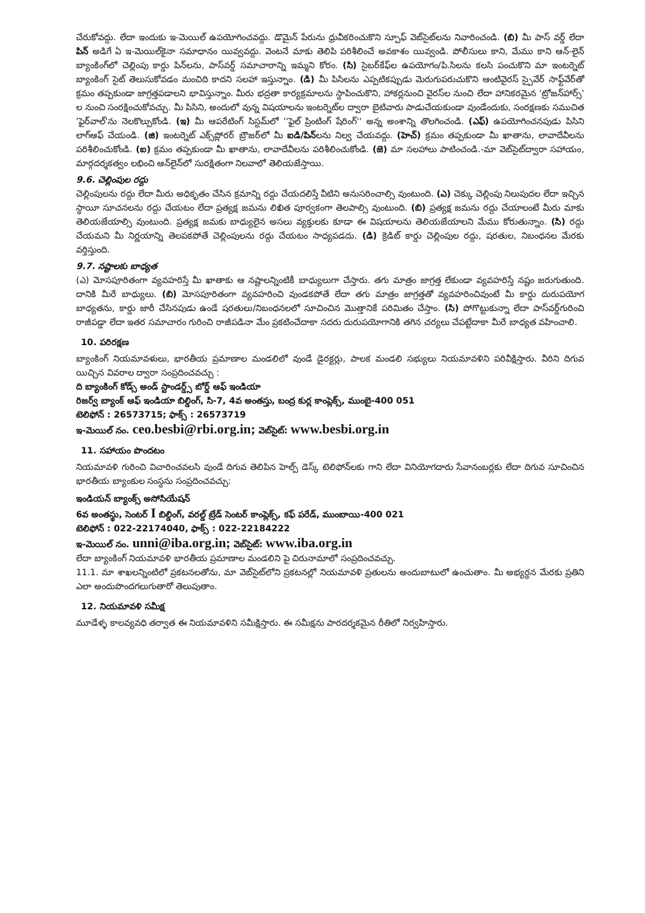చేరుకోవద్దు. లేదా ఇందుకు ఇ-మెయిల్ ఉపయోగించవద్దు. డొమైన్ పేరును ధ్రువీకరించుకొని స్పూఫ్ వెబ్‌సైట్‌లను నివారించండి. (బి) మీ పాస్ వర్డ్ లేదా పిన్ అడిగే ఏ ఇ-మెయిల్‌కైనా సమాధానం యివ్వవద్దు. వెంటనే మాకు తెలిపి పరిశీలించే అవకాశం యివ్వండి. పోలీసులు కాని, మేము కాని ఆన్-లైన్ బ్యాంకింగ్‌లో చెల్లింపు కార్డు పిన్‌లను, పాస్‌వర్డ్ సమాచారాన్ని ఇమ్మని కోరం. (సి) సైబర్‌కేఫ్‌ల ఉపయోగం/పి.సిలను కలసి పంచుకొని మా ఇంటర్నెట్ బ్యాంకింగ్ సైట్ తెలుసుకోవడం మంచిది కాదని సలహా ఇస్తున్నాం. (డి) మీ పిసిలను ఎప్పటికప్పుడు మెరుగుపరుచుకొని ఆంటివైరస్ స్పైవేర్ సాఫ్ట్‌వేర్‌తో క్రమం తప్పకుండా జాగ్రత్తపడాలని భావిస్తున్నాం. మీరు భద్రతా కార్యక్రమాలను స్థాపించుకొని, హాకర్లనుంచి వైరస్‌ల నుంచి లేదా హానికరమైన 'ట్రోజన్‌హార్స్' ల నుంచి సంరక్షించుకోవచ్చు. మీ పిసిని, అందులో వున్న విషయాలను ఇంటర్నెట్‌ల ద్వారా బైటివారు పాడుచేయకుండా వుండేందుకు, సంరక్షణకు సముచిత 'ఫైర్‌వాల్'ను నెలకొల్పుకోండి. (ఇ) మీ ఆపరేటింగ్ సిస్టమ్‌లో ''ఫైల్ ప్రింటింగ్ షేరింగ్'' అన్న అంశాన్ని తొలగించండి. (ఎఫ్) ఉపయోగించనపుడు పిసిని లాగ్‌ఆఫ్ చేయండి. (జి) ఇంటర్నెట్ ఎక్స్‌ప్లోరర్ బ్రౌజర్‌లో మీ ఐడి/పిన్లను నిల్వ చేయవద్దు. (హెచ్) క్రమం తప్పకుండా మీ ఖాతాను, లావాదేవీలను పరిశీలించుకోండి. (ఐ) క్రమం తప్పకుండా మీ ఖాతాను, లావాదేవీలను పరిశీలించుకోండి. (జె) మా సలహాలు పాటించండి.-మా వెబ్‌సైట్‌ద్వారా సహాయం, మార్గదర్శకత్వం లభించి ఆన్‌లైన్‌లో సురక్షితంగా నిలవాలో తెలియజేస్తాయి.
9.6. చెల్లింపుల రద్దు
చెల్లింపులను రద్దు లేదా మీరు అధికృతం చేసిన క్రమాన్ని రద్దు చేయదలిస్తే వీటిని అనుసరించాల్సి వుంటుంది. (ఎ) చెక్కు చెల్లింపు నిలుపుదల లేదా ఇచ్చిన స్థాయీ సూచనలను రద్దు చేయటం లేదా ప్రత్యక్ష జమను లిఖిత పూర్వకంగా తెలపాల్సి వుంటుంది. (బి) ప్రత్యక్ష జమను రద్దు చేయాలంటే మీరు మాకు తెలియజేయాల్సి వుంటుంది. ప్రత్యక్ష జమకు బాధ్యులైన అసలు వ్యక్తులకు కూడా ఈ విషయాలను తెలియజేయాలని మేము కోరుతున్నాం. (సి) రద్దు చేయమని మీ నిర్ణయాన్ని తెలపకపోతే చెల్లింపులను రద్దు చేయటం సాధ్యపడదు. (డి) క్రెడిట్ కార్డు చెల్లింపుల రద్దు, షరతుల, నిబంధనల మేరకు వర్తిస్తుంది.
9.7. నష్టాలకు బాధ్యత
(ఎ) మోసపూరితంగా వ్యవహరిస్తే మీ ఖాతాకు ఆ నష్టాలన్నింటికీ బాధ్యులుగా చేస్తారు. తగు మాత్రం జాగ్రత్త లేకుండా వ్యవహరిస్తే నష్టం జరుగుతుంది. దానికి మీరే బాధ్యులు. (బి) మోసపూరితంగా వ్యవహరించి వుండకపోతే లేదా తగు మాత్రం జాగ్రత్తతో వ్యవహరించివుంటే మీ కార్డు దురుపయోగ బాధ్యతను, కార్డు జారీ చేసినపుడు ఉండే షరతులు/నిబంధనలలో సూచించిన మొత్తానికే పరిమితం చేస్తాం. (సి) పోగొట్టుకున్నా లేదా పాస్‌వర్డ్‌గురించి రాజీపడ్డా లేదా ఇతర సమాచారం గురించి రాజీపడినా మేం ప్రకటించేదాకా సదరు దురుపయోగానికి తగిన చర్యలు చేపట్టేదాకా మీరే బాధ్యత వహించాలి.
10. పరిరక్షణ
బ్యాంకింగ్ నియమావళులు, భారతీయ ప్రమాణాల మండలిలో వుండే డైరక్టర్లు, పాలక మండలి సభ్యులు నియమావళిని పరివీక్షిస్తారు. వీరిని దిగువ యిచ్చిన వివరాల ద్వారా సంప్రదించవచ్చు :
ది బ్యాంకింగ్ కోడ్స్ అండ్ స్టాండర్డ్స్ బోర్డ్ ఆఫ్ ఇండియా
రిజర్వ్ బ్యాంక్ ఆఫ్ ఇండియా బిల్డింగ్, సి-7, 4వ అంతస్తు, బంద్ర కుర్ల కాంప్లెక్స్, ముంబై-400 051
టెలిఫోన్ : 26573715; ఫాక్స్ : 26573719
ఇ-మెయిల్ నం. ceo.besbi@rbi.org.in; వెబ్‌సైట్: www.besbi.org.in
11. సహాయం పొందటం
నియమావళి గురించి విచారించవలసి వుండే దిగువ తెలిపిన హెల్ప్ డెస్క్ టెలిఫోన్‌లకు గాని లేదా వినియోగదారు సేవానంబర్లకు లేదా దిగువ సూచించిన భారతీయ బ్యాంకుల సంస్థను సంప్రదించవచ్చు:
ఇండియన్ బ్యాంక్స్ అసోసియేషన్
6వ అంతస్థు, సెంటర్ I బిల్డింగ్, వరల్డ్ ట్రేడ్ సెంటర్ కాంప్లెక్స్, కఫ్ పరేడ్, ముంబాయి-400 021
టెలిఫోన్ : 022-22174040, ఫాక్స్ : 022-22184222
ఇ-మెయిల్ నం. unni@iba.org.in; వెబ్‌సైట్: www.iba.org.in
లేదా బ్యాంకింగ్ నియమావళి భారతీయ ప్రమాణాల మండలిని పై చిరునామాలో సంప్రదించవచ్చు.
11.1. మా శాఖలన్నింటిలో ప్రకటనలతోను, మా వెబ్‌సైట్‌లోని ప్రకటనల్లో నియమావళి ప్రతులను అందుబాటులో ఉంచుతాం. మీ అభ్యర్థన మేరకు ప్రతిని ఎలా అందుపొందగలుగుతారో తెలుపుతాం.
12. నియమావళి సమీక్ష
మూడేళ్ళ కాలవ్యవధి తర్వాత ఈ నియమావళిని సమీక్షిస్తారు. ఈ సమీక్షను పారదర్శకమైన రీతిలో నిర్వహిస్తారు.